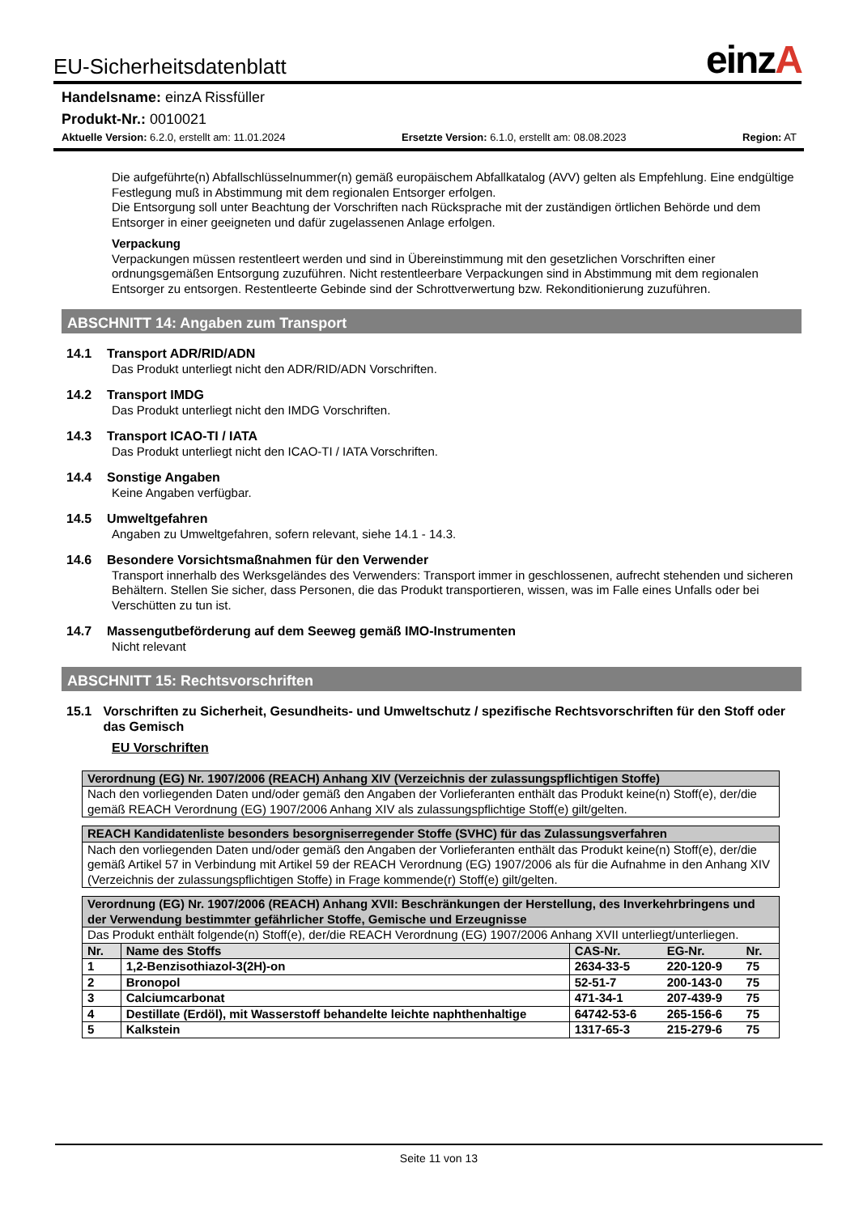EU-Sicherheitsdatenblatt einzA
Handelsname: einzA Rissfüller
Produkt-Nr.: 0010021
Aktuelle Version: 6.2.0, erstellt am: 11.01.2024 Ersetzte Version: 6.1.0, erstellt am: 08.08.2023 Region: AT
Die aufgeführte(n) Abfallschlüsselnummer(n) gemäß europäischem Abfallkatalog (AVV) gelten als Empfehlung. Eine endgültige Festlegung muß in Abstimmung mit dem regionalen Entsorger erfolgen.
Die Entsorgung soll unter Beachtung der Vorschriften nach Rücksprache mit der zuständigen örtlichen Behörde und dem Entsorger in einer geeigneten und dafür zugelassenen Anlage erfolgen.
Verpackung
Verpackungen müssen restentleert werden und sind in Übereinstimmung mit den gesetzlichen Vorschriften einer ordnungsgemäßen Entsorgung zuzuführen. Nicht restentleerbare Verpackungen sind in Abstimmung mit dem regionalen Entsorger zu entsorgen. Restentleerte Gebinde sind der Schrottverwertung bzw. Rekonditionierung zuzuführen.
ABSCHNITT 14: Angaben zum Transport
14.1 Transport ADR/RID/ADN
Das Produkt unterliegt nicht den ADR/RID/ADN Vorschriften.
14.2 Transport IMDG
Das Produkt unterliegt nicht den IMDG Vorschriften.
14.3 Transport ICAO-TI / IATA
Das Produkt unterliegt nicht den ICAO-TI / IATA Vorschriften.
14.4 Sonstige Angaben
Keine Angaben verfügbar.
14.5 Umweltgefahren
Angaben zu Umweltgefahren, sofern relevant, siehe 14.1 - 14.3.
14.6 Besondere Vorsichtsmaßnahmen für den Verwender
Transport innerhalb des Werksgeländes des Verwenders: Transport immer in geschlossenen, aufrecht stehenden und sicheren Behältern. Stellen Sie sicher, dass Personen, die das Produkt transportieren, wissen, was im Falle eines Unfalls oder bei Verschütten zu tun ist.
14.7 Massengutbeförderung auf dem Seeweg gemäß IMO-Instrumenten
Nicht relevant
ABSCHNITT 15: Rechtsvorschriften
15.1 Vorschriften zu Sicherheit, Gesundheits- und Umweltschutz / spezifische Rechtsvorschriften für den Stoff oder das Gemisch
EU Vorschriften
| Verordnung (EG) Nr. 1907/2006 (REACH) Anhang XIV (Verzeichnis der zulassungspflichtigen Stoffe) |
| Nach den vorliegenden Daten und/oder gemäß den Angaben der Vorlieferanten enthält das Produkt keine(n) Stoff(e), der/die gemäß REACH Verordnung (EG) 1907/2006 Anhang XIV als zulassungspflichtige Stoff(e) gilt/gelten. |
| REACH Kandidatenliste besonders besorgniserregender Stoffe (SVHC) für das Zulassungsverfahren |
| Nach den vorliegenden Daten und/oder gemäß den Angaben der Vorlieferanten enthält das Produkt keine(n) Stoff(e), der/die gemäß Artikel 57 in Verbindung mit Artikel 59 der REACH Verordnung (EG) 1907/2006 als für die Aufnahme in den Anhang XIV (Verzeichnis der zulassungspflichtigen Stoffe) in Frage kommende(r) Stoff(e) gilt/gelten. |
| Verordnung (EG) Nr. 1907/2006 (REACH) Anhang XVII: Beschränkungen der Herstellung, des Inverkehrbringens und der Verwendung bestimmter gefährlicher Stoffe, Gemische und Erzeugnisse | | | | |
| Das Produkt enthält folgende(n) Stoff(e), der/die REACH Verordnung (EG) 1907/2006 Anhang XVII unterliegt/unterliegen. | | | | |
| Nr. | Name des Stoffs | CAS-Nr. | EG-Nr. | Nr. |
| 1 | 1,2-Benzisothiazol-3(2H)-on | 2634-33-5 | 220-120-9 | 75 |
| 2 | Bronopol | 52-51-7 | 200-143-0 | 75 |
| 3 | Calciumcarbonat | 471-34-1 | 207-439-9 | 75 |
| 4 | Destillate (Erdöl), mit Wasserstoff behandelte leichte naphthenhaltige | 64742-53-6 | 265-156-6 | 75 |
| 5 | Kalkstein | 1317-65-3 | 215-279-6 | 75 |
Seite 11 von 13